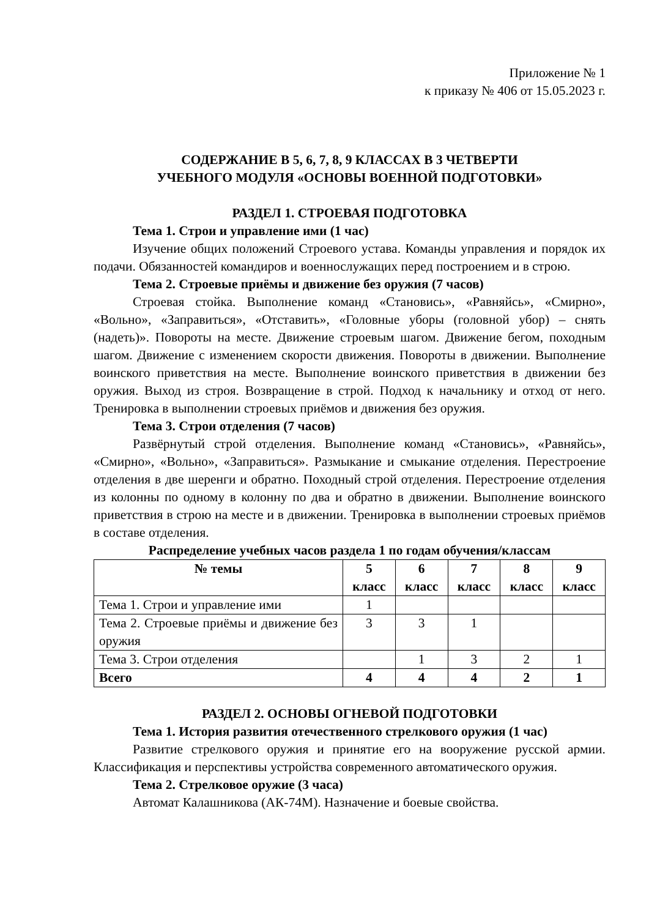Приложение № 1
к приказу № 406 от 15.05.2023 г.
СОДЕРЖАНИЕ В 5, 6, 7, 8, 9 КЛАССАХ В 3 ЧЕТВЕРТИ
УЧЕБНОГО МОДУЛЯ «ОСНОВЫ ВОЕННОЙ ПОДГОТОВКИ»
РАЗДЕЛ 1. СТРОЕВАЯ ПОДГОТОВКА
Тема 1. Строи и управление ими (1 час)
Изучение общих положений Строевого устава. Команды управления и порядок их подачи. Обязанностей командиров и военнослужащих перед построением и в строю.
Тема 2. Строевые приёмы и движение без оружия (7 часов)
Строевая стойка. Выполнение команд «Становись», «Равняйсь», «Смирно», «Вольно», «Заправиться», «Отставить», «Головные уборы (головной убор) – снять (надеть)». Повороты на месте. Движение строевым шагом. Движение бегом, походным шагом. Движение с изменением скорости движения. Повороты в движении. Выполнение воинского приветствия на месте. Выполнение воинского приветствия в движении без оружия. Выход из строя. Возвращение в строй. Подход к начальнику и отход от него. Тренировка в выполнении строевых приёмов и движения без оружия.
Тема 3. Строи отделения (7 часов)
Развёрнутый строй отделения. Выполнение команд «Становись», «Равняйсь», «Смирно», «Вольно», «Заправиться». Размыкание и смыкание отделения. Перестроение отделения в две шеренги и обратно. Походный строй отделения. Перестроение отделения из колонны по одному в колонну по два и обратно в движении. Выполнение воинского приветствия в строю на месте и в движении. Тренировка в выполнении строевых приёмов в составе отделения.
Распределение учебных часов раздела 1 по годам обучения/классам
| № темы | 5 класс | 6 класс | 7 класс | 8 класс | 9 класс |
| --- | --- | --- | --- | --- | --- |
| Тема 1. Строи и управление ими | 1 | | | | |
| Тема 2. Строевые приёмы и движение без оружия | 3 | 3 | 1 | | |
| Тема 3. Строи отделения | | 1 | 3 | 2 | 1 |
| Всего | 4 | 4 | 4 | 2 | 1 |
РАЗДЕЛ 2. ОСНОВЫ ОГНЕВОЙ ПОДГОТОВКИ
Тема 1. История развития отечественного стрелкового оружия (1 час)
Развитие стрелкового оружия и принятие его на вооружение русской армии. Классификация и перспективы устройства современного автоматического оружия.
Тема 2. Стрелковое оружие (3 часа)
Автомат Калашникова (АК-74М). Назначение и боевые свойства.